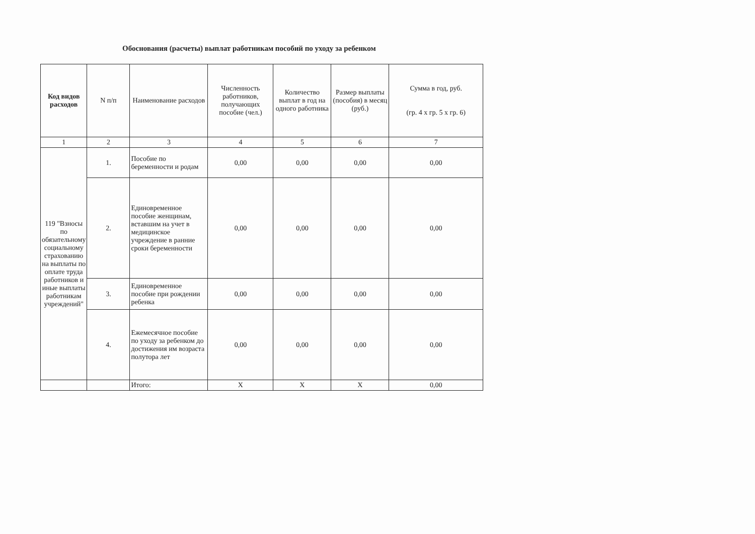Обоснования (расчеты) выплат работникам пособий по уходу за ребенком
| Код видов расходов | N п/п | Наименование расходов | Численность работников, получающих пособие (чел.) | Количество выплат в год на одного работника | Размер выплаты (пособия) в месяц (руб.) | Сумма в год, руб. (гр. 4 x гр. 5 x гр. 6) |
| --- | --- | --- | --- | --- | --- | --- |
| 1 | 2 | 3 | 4 | 5 | 6 | 7 |
| 119 "Взносы по обязательному социальному страхованию на выплаты по оплате труда работников и иные выплаты работникам учреждений" | 1. | Пособие по беременности и родам | 0,00 | 0,00 | 0,00 | 0,00 |
| | 2. | Единовременное пособие женщинам, вставшим на учет в медицинское учреждение в ранние сроки беременности | 0,00 | 0,00 | 0,00 | 0,00 |
| | 3. | Единовременное пособие при рождении ребенка | 0,00 | 0,00 | 0,00 | 0,00 |
| | 4. | Ежемесячное пособие по уходу за ребенком до достижения им возраста полутора лет | 0,00 | 0,00 | 0,00 | 0,00 |
| | | Итого: | X | X | X | 0,00 |